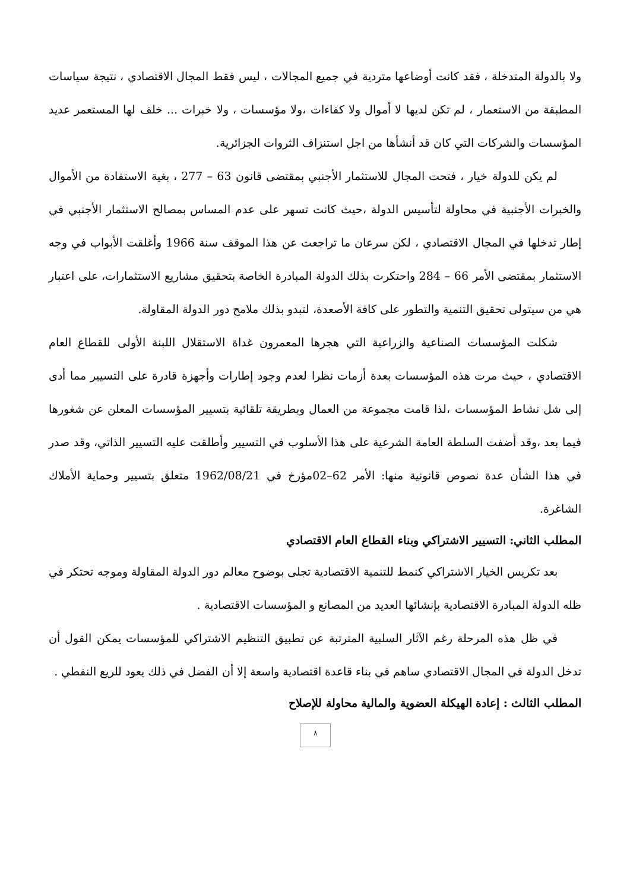ولا بالدولة المتدخلة ، فقد كانت أوضاعها متردية في جميع المجالات ، ليس فقط المجال الاقتصادي ، نتيجة سياسات المطبقة من الاستعمار ، لم تكن لديها لا أموال ولا كفاءات ،ولا مؤسسات ، ولا خبرات ... خلف لها المستعمر عديد المؤسسات والشركات التي كان قد أنشأها من اجل استنزاف الثروات الجزائرية.
لم يكن للدولة خيار ، فتحت المجال للاستثمار الأجنبي بمقتضى قانون 63 – 277 ، بغية الاستفادة من الأموال والخبرات الأجنبية في محاولة لتأسيس الدولة ،حيث كانت تسهر على عدم المساس بمصالح الاستثمار الأجنبي في إطار تدخلها في المجال الاقتصادي ، لكن سرعان ما تراجعت عن هذا الموقف سنة 1966 وأغلقت الأبواب في وجه الاستثمار بمقتضى الأمر 66 – 284 واحتكرت بذلك الدولة المبادرة الخاصة بتحقيق مشاريع الاستثمارات، على اعتبار هي من سيتولى تحقيق التنمية والتطور على كافة الأصعدة، لتبدو بذلك ملامح دور الدولة المقاولة.
شكلت المؤسسات الصناعية والزراعية التي هجرها المعمرون غداة الاستقلال اللبنة الأولى للقطاع العام الاقتصادي ، حيث مرت هذه المؤسسات بعدة أزمات نظرا لعدم وجود إطارات وأجهزة قادرة على التسيير مما أدى إلى شل نشاط المؤسسات ،لذا قامت مجموعة من العمال وبطريقة تلقائية بتسيير المؤسسات المعلن عن شغورها فيما بعد ،وقد أضفت السلطة العامة الشرعية على هذا الأسلوب في التسيير وأطلقت عليه التسيير الذاتي، وقد صدر في هذا الشأن عدة نصوص قانونية منها: الأمر 62–02مؤرخ في 1962/08/21 متعلق بتسيير وحماية الأملاك الشاغرة.
المطلب الثاني: التسيير الاشتراكي وبناء القطاع العام الاقتصادي
بعد تكريس الخيار الاشتراكي كنمط للتنمية الاقتصادية تجلى بوضوح معالم دور الدولة المقاولة وموجه تحتكر في ظله الدولة المبادرة الاقتصادية بإنشائها العديد من المصانع و المؤسسات الاقتصادية .
في ظل هذه المرحلة رغم الآثار السلبية المترتبة عن تطبيق التنظيم الاشتراكي للمؤسسات يمكن القول أن تدخل الدولة في المجال الاقتصادي ساهم في بناء قاعدة اقتصادية واسعة إلا أن الفضل في ذلك يعود للريع النفطي .
المطلب الثالث : إعادة الهيكلة العضوية والمالية محاولة للإصلاح
٨